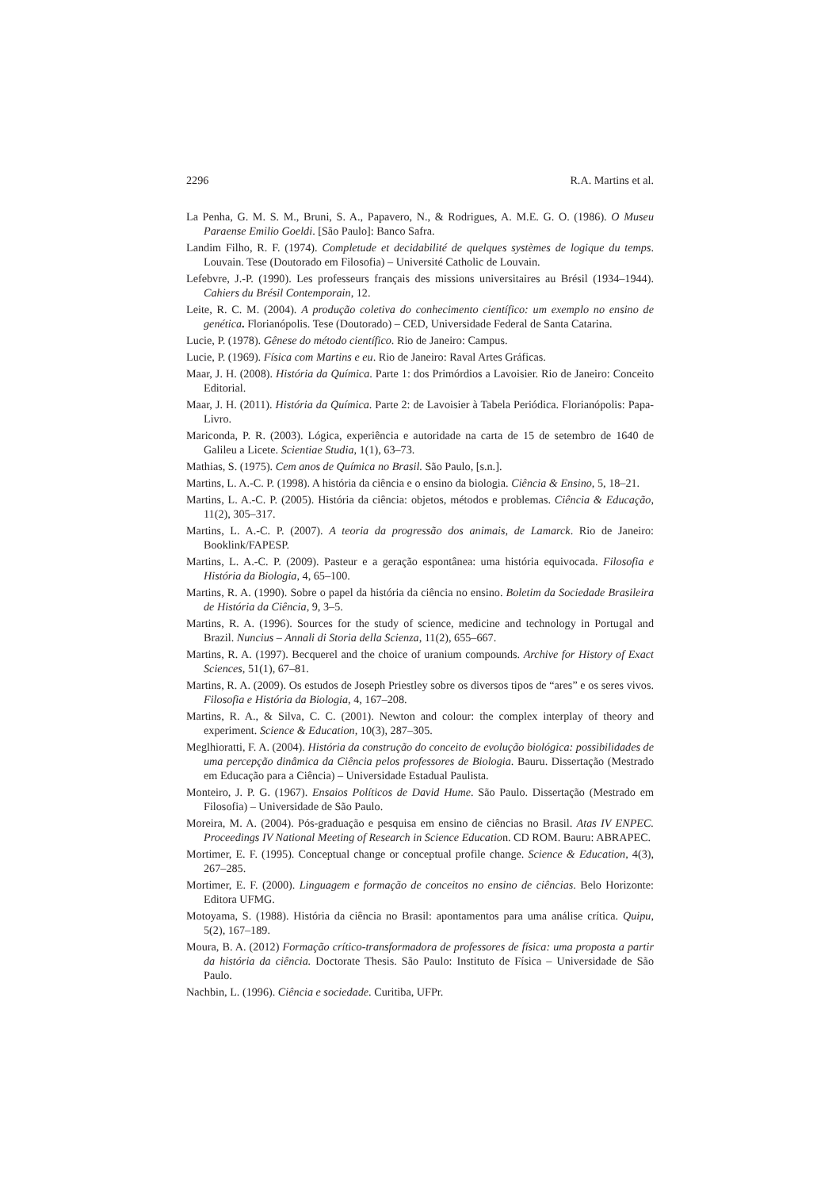2296 R.A. Martins et al.
La Penha, G. M. S. M., Bruni, S. A., Papavero, N., & Rodrigues, A. M.E. G. O. (1986). O Museu Paraense Emilio Goeldi. [São Paulo]: Banco Safra.
Landim Filho, R. F. (1974). Completude et decidabilité de quelques systèmes de logique du temps. Louvain. Tese (Doutorado em Filosofia) – Université Catholic de Louvain.
Lefebvre, J.-P. (1990). Les professeurs français des missions universitaires au Brésil (1934–1944). Cahiers du Brésil Contemporain, 12.
Leite, R. C. M. (2004). A produção coletiva do conhecimento científico: um exemplo no ensino de genética. Florianópolis. Tese (Doutorado) – CED, Universidade Federal de Santa Catarina.
Lucie, P. (1978). Gênese do método científico. Rio de Janeiro: Campus.
Lucie, P. (1969). Física com Martins e eu. Rio de Janeiro: Raval Artes Gráficas.
Maar, J. H. (2008). História da Química. Parte 1: dos Primórdios a Lavoisier. Rio de Janeiro: Conceito Editorial.
Maar, J. H. (2011). História da Química. Parte 2: de Lavoisier à Tabela Periódica. Florianópolis: Papa-Livro.
Mariconda, P. R. (2003). Lógica, experiência e autoridade na carta de 15 de setembro de 1640 de Galileu a Licete. Scientiae Studia, 1(1), 63–73.
Mathias, S. (1975). Cem anos de Química no Brasil. São Paulo, [s.n.].
Martins, L. A.-C. P. (1998). A história da ciência e o ensino da biologia. Ciência & Ensino, 5, 18–21.
Martins, L. A.-C. P. (2005). História da ciência: objetos, métodos e problemas. Ciência & Educação, 11(2), 305–317.
Martins, L. A.-C. P. (2007). A teoria da progressão dos animais, de Lamarck. Rio de Janeiro: Booklink/FAPESP.
Martins, L. A.-C. P. (2009). Pasteur e a geração espontânea: uma história equivocada. Filosofia e História da Biologia, 4, 65–100.
Martins, R. A. (1990). Sobre o papel da história da ciência no ensino. Boletim da Sociedade Brasileira de História da Ciência, 9, 3–5.
Martins, R. A. (1996). Sources for the study of science, medicine and technology in Portugal and Brazil. Nuncius – Annali di Storia della Scienza, 11(2), 655–667.
Martins, R. A. (1997). Becquerel and the choice of uranium compounds. Archive for History of Exact Sciences, 51(1), 67–81.
Martins, R. A. (2009). Os estudos de Joseph Priestley sobre os diversos tipos de “ares” e os seres vivos. Filosofia e História da Biologia, 4, 167–208.
Martins, R. A., & Silva, C. C. (2001). Newton and colour: the complex interplay of theory and experiment. Science & Education, 10(3), 287–305.
Meglhioratti, F. A. (2004). História da construção do conceito de evolução biológica: possibilidades de uma percepção dinâmica da Ciência pelos professores de Biologia. Bauru. Dissertação (Mestrado em Educação para a Ciência) – Universidade Estadual Paulista.
Monteiro, J. P. G. (1967). Ensaios Políticos de David Hume. São Paulo. Dissertação (Mestrado em Filosofia) – Universidade de São Paulo.
Moreira, M. A. (2004). Pós-graduação e pesquisa em ensino de ciências no Brasil. Atas IV ENPEC. Proceedings IV National Meeting of Research in Science Education. CD ROM. Bauru: ABRAPEC.
Mortimer, E. F. (1995). Conceptual change or conceptual profile change. Science & Education, 4(3), 267–285.
Mortimer, E. F. (2000). Linguagem e formação de conceitos no ensino de ciências. Belo Horizonte: Editora UFMG.
Motoyama, S. (1988). História da ciência no Brasil: apontamentos para uma análise crítica. Quipu, 5(2), 167–189.
Moura, B. A. (2012) Formação crítico-transformadora de professores de física: uma proposta a partir da história da ciência. Doctorate Thesis. São Paulo: Instituto de Física – Universidade de São Paulo.
Nachbin, L. (1996). Ciência e sociedade. Curitiba, UFPr.